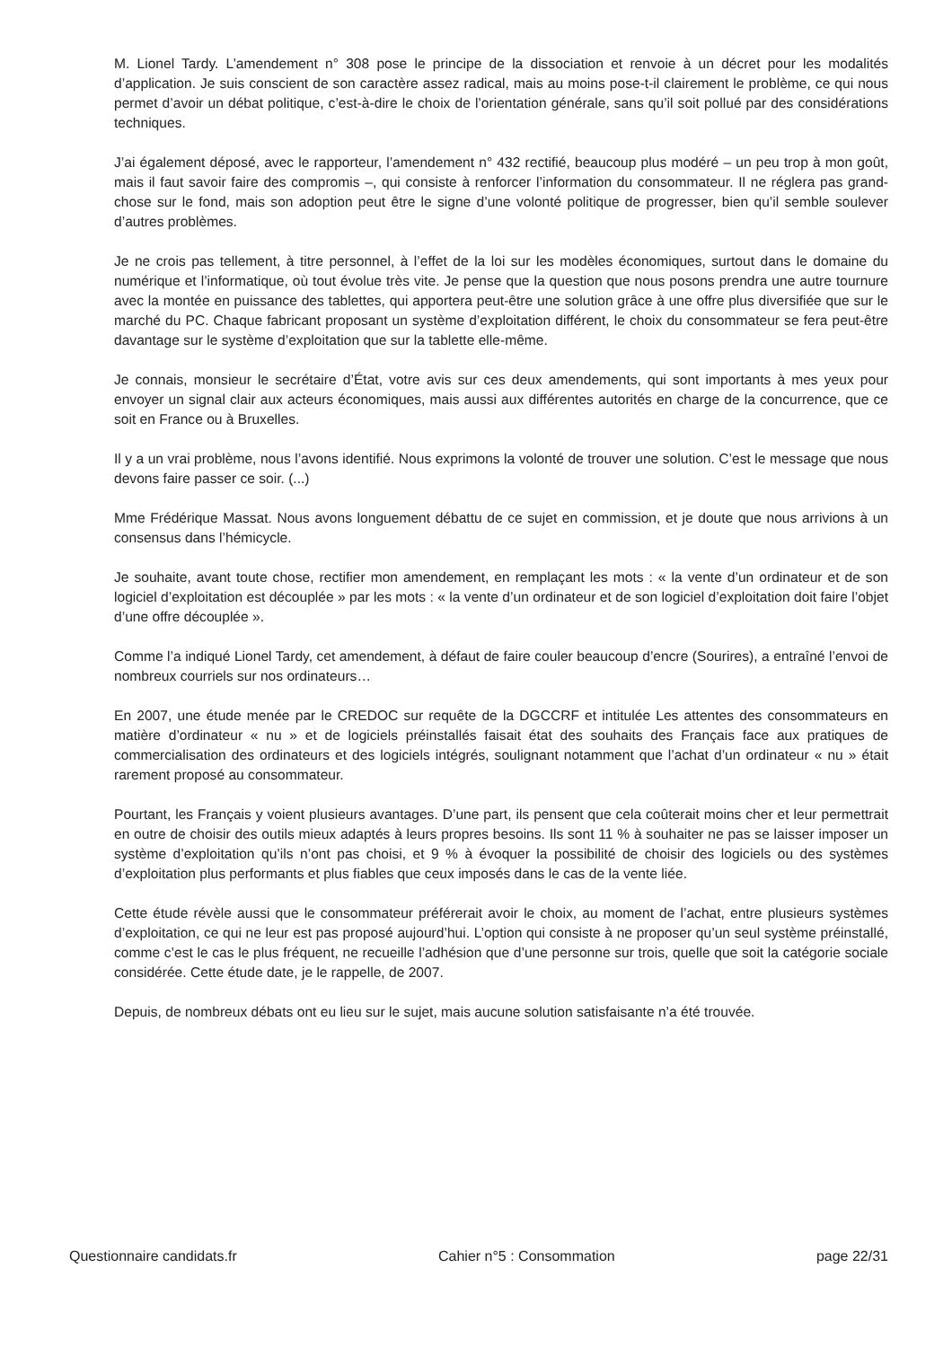M. Lionel Tardy. L’amendement n° 308 pose le principe de la dissociation et renvoie à un décret pour les modalités d’application. Je suis conscient de son caractère assez radical, mais au moins pose-t-il clairement le problème, ce qui nous permet d’avoir un débat politique, c’est-à-dire le choix de l’orientation générale, sans qu’il soit pollué par des considérations techniques.
J’ai également déposé, avec le rapporteur, l’amendement n° 432 rectifié, beaucoup plus modéré – un peu trop à mon goût, mais il faut savoir faire des compromis –, qui consiste à renforcer l’information du consommateur. Il ne réglera pas grand-chose sur le fond, mais son adoption peut être le signe d’une volonté politique de progresser, bien qu’il semble soulever d’autres problèmes.
Je ne crois pas tellement, à titre personnel, à l’effet de la loi sur les modèles économiques, surtout dans le domaine du numérique et l’informatique, où tout évolue très vite. Je pense que la question que nous posons prendra une autre tournure avec la montée en puissance des tablettes, qui apportera peut-être une solution grâce à une offre plus diversifiée que sur le marché du PC. Chaque fabricant proposant un système d’exploitation différent, le choix du consommateur se fera peut-être davantage sur le système d’exploitation que sur la tablette elle-même.
Je connais, monsieur le secrétaire d’État, votre avis sur ces deux amendements, qui sont importants à mes yeux pour envoyer un signal clair aux acteurs économiques, mais aussi aux différentes autorités en charge de la concurrence, que ce soit en France ou à Bruxelles.
Il y a un vrai problème, nous l’avons identifié. Nous exprimons la volonté de trouver une solution. C’est le message que nous devons faire passer ce soir. (...)
Mme Frédérique Massat. Nous avons longuement débattu de ce sujet en commission, et je doute que nous arrivions à un consensus dans l’hémicycle.
Je souhaite, avant toute chose, rectifier mon amendement, en remplaçant les mots : « la vente d’un ordinateur et de son logiciel d’exploitation est découplée » par les mots : « la vente d’un ordinateur et de son logiciel d’exploitation doit faire l’objet d’une offre découplée ».
Comme l’a indiqué Lionel Tardy, cet amendement, à défaut de faire couler beaucoup d’encre (Sourires), a entraîné l’envoi de nombreux courriels sur nos ordinateurs…
En 2007, une étude menée par le CREDOC sur requête de la DGCCRF et intitulée Les attentes des consommateurs en matière d’ordinateur « nu » et de logiciels préinstallés faisait état des souhaits des Français face aux pratiques de commercialisation des ordinateurs et des logiciels intégrés, soulignant notamment que l’achat d’un ordinateur « nu » était rarement proposé au consommateur.
Pourtant, les Français y voient plusieurs avantages. D’une part, ils pensent que cela coûterait moins cher et leur permettrait en outre de choisir des outils mieux adaptés à leurs propres besoins. Ils sont 11 % à souhaiter ne pas se laisser imposer un système d’exploitation qu’ils n’ont pas choisi, et 9 % à évoquer la possibilité de choisir des logiciels ou des systèmes d’exploitation plus performants et plus fiables que ceux imposés dans le cas de la vente liée.
Cette étude révèle aussi que le consommateur préférerait avoir le choix, au moment de l’achat, entre plusieurs systèmes d’exploitation, ce qui ne leur est pas proposé aujourd’hui. L’option qui consiste à ne proposer qu’un seul système préinstallé, comme c’est le cas le plus fréquent, ne recueille l’adhésion que d’une personne sur trois, quelle que soit la catégorie sociale considérée. Cette étude date, je le rappelle, de 2007.
Depuis, de nombreux débats ont eu lieu sur le sujet, mais aucune solution satisfaisante n’a été trouvée.
Questionnaire candidats.fr Cahier n°5 : Consommation page 22/31